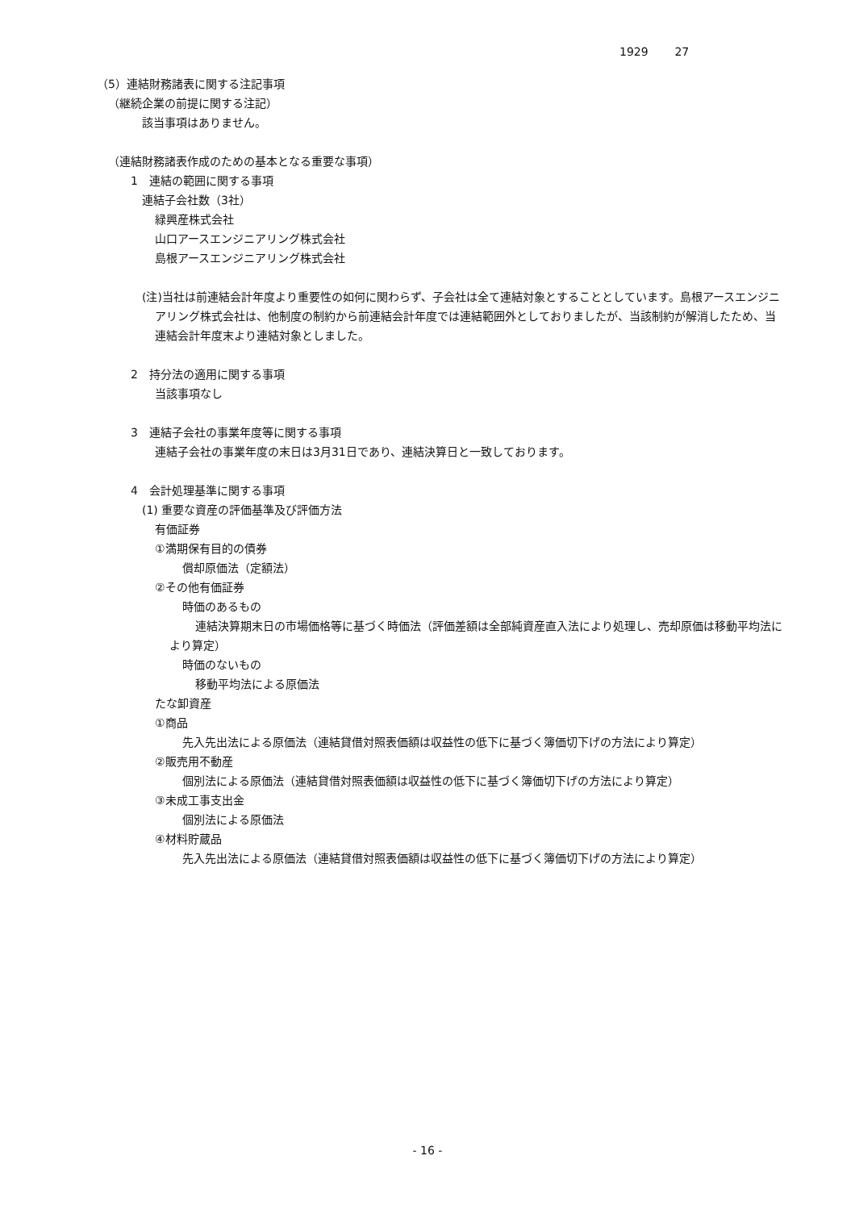1929 27
（5）連結財務諸表に関する注記事項
（継続企業の前提に関する注記）
該当事項はありません。
（連結財務諸表作成のための基本となる重要な事項）
1　連結の範囲に関する事項
連結子会社数（3社）
緑興産株式会社
山口アースエンジニアリング株式会社
島根アースエンジニアリング株式会社
(注)当社は前連結会計年度より重要性の如何に関わらず、子会社は全て連結対象とすることとしています。島根アースエンジニアリング株式会社は、他制度の制約から前連結会計年度では連結範囲外としておりましたが、当該制約が解消したため、当連結会計年度末より連結対象としました。
2　持分法の適用に関する事項
当該事項なし
3　連結子会社の事業年度等に関する事項
連結子会社の事業年度の末日は3月31日であり、連結決算日と一致しております。
4　会計処理基準に関する事項
(1) 重要な資産の評価基準及び評価方法
有価証券
①満期保有目的の債券
償却原価法（定額法）
②その他有価証券
時価のあるもの
連結決算期末日の市場価格等に基づく時価法（評価差額は全部純資産直入法により処理し、売却原価は移動平均法により算定）
時価のないもの
移動平均法による原価法
たな卸資産
①商品
先入先出法による原価法（連結貸借対照表価額は収益性の低下に基づく簿価切下げの方法により算定）
②販売用不動産
個別法による原価法（連結貸借対照表価額は収益性の低下に基づく簿価切下げの方法により算定）
③未成工事支出金
個別法による原価法
④材料貯蔵品
先入先出法による原価法（連結貸借対照表価額は収益性の低下に基づく簿価切下げの方法により算定）
- 16 -